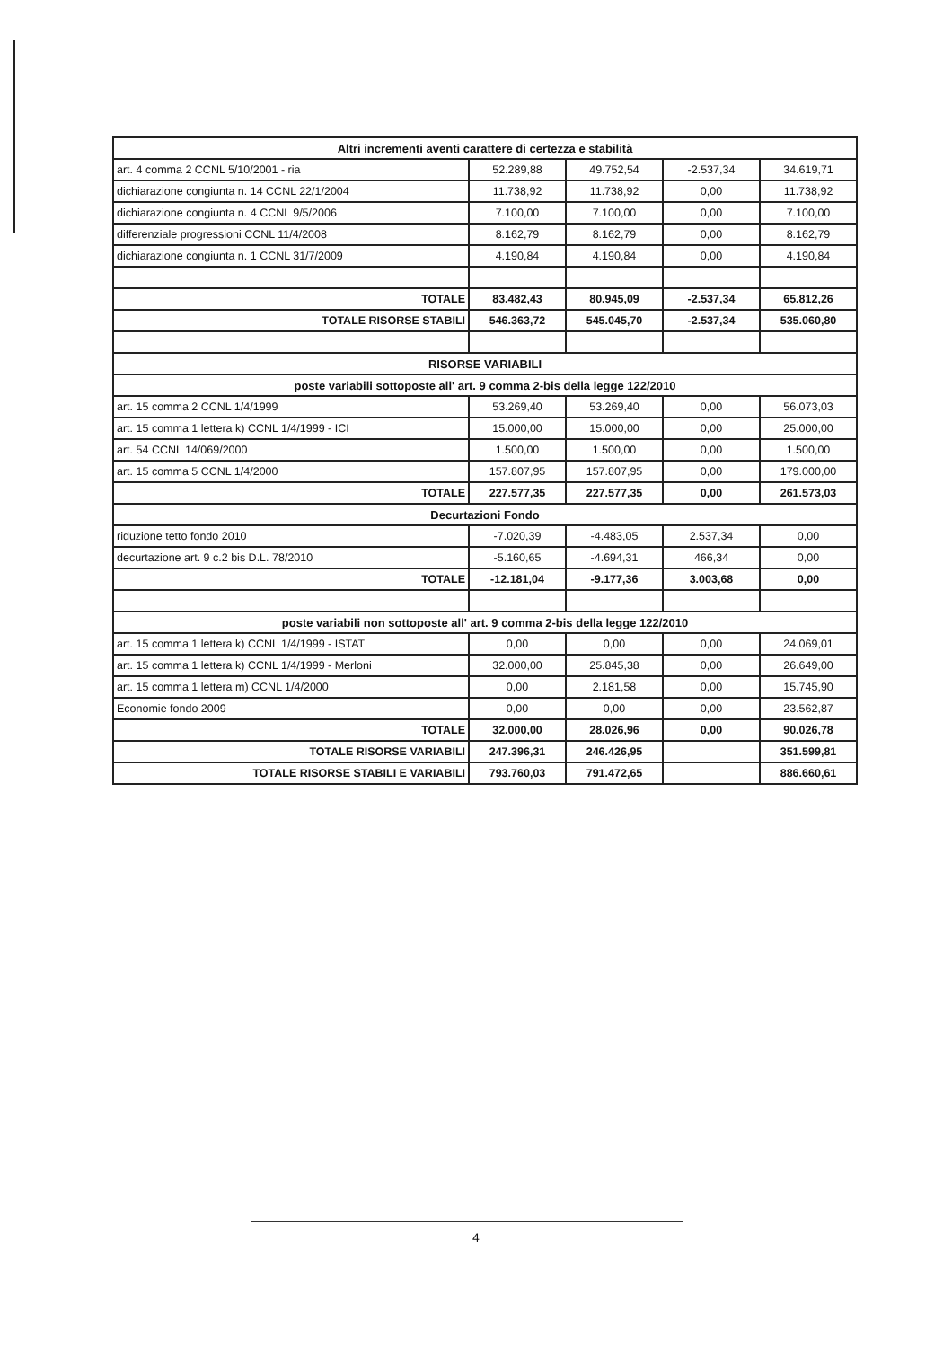| Altri incrementi aventi carattere di certezza e stabilità | | | | |
| --- | --- | --- | --- | --- |
| art. 4 comma 2 CCNL 5/10/2001 - ria | 52.289,88 | 49.752,54 | -2.537,34 | 34.619,71 |
| dichiarazione congiunta n. 14 CCNL 22/1/2004 | 11.738,92 | 11.738,92 | 0,00 | 11.738,92 |
| dichiarazione congiunta n. 4 CCNL 9/5/2006 | 7.100,00 | 7.100,00 | 0,00 | 7.100,00 |
| differenziale progressioni CCNL 11/4/2008 | 8.162,79 | 8.162,79 | 0,00 | 8.162,79 |
| dichiarazione congiunta n. 1 CCNL 31/7/2009 | 4.190,84 | 4.190,84 | 0,00 | 4.190,84 |
| TOTALE | 83.482,43 | 80.945,09 | -2.537,34 | 65.812,26 |
| TOTALE RISORSE STABILI | 546.363,72 | 545.045,70 | -2.537,34 | 535.060,80 |
| RISORSE VARIABILI | | | | |
| poste variabili sottoposte all' art. 9 comma 2-bis della legge 122/2010 | | | | |
| art. 15 comma 2 CCNL 1/4/1999 | 53.269,40 | 53.269,40 | 0,00 | 56.073,03 |
| art. 15 comma 1 lettera k) CCNL 1/4/1999 - ICI | 15.000,00 | 15.000,00 | 0,00 | 25.000,00 |
| art. 54 CCNL 14/069/2000 | 1.500,00 | 1.500,00 | 0,00 | 1.500,00 |
| art. 15 comma 5 CCNL 1/4/2000 | 157.807,95 | 157.807,95 | 0,00 | 179.000,00 |
| TOTALE | 227.577,35 | 227.577,35 | 0,00 | 261.573,03 |
| Decurtazioni Fondo | | | | |
| riduzione tetto fondo 2010 | -7.020,39 | -4.483,05 | 2.537,34 | 0,00 |
| decurtazione art. 9 c.2 bis D.L. 78/2010 | -5.160,65 | -4.694,31 | 466,34 | 0,00 |
| TOTALE | -12.181,04 | -9.177,36 | 3.003,68 | 0,00 |
| poste variabili non sottoposte all' art. 9 comma 2-bis della legge 122/2010 | | | | |
| art. 15 comma 1 lettera k) CCNL 1/4/1999 - ISTAT | 0,00 | 0,00 | 0,00 | 24.069,01 |
| art. 15 comma 1 lettera k) CCNL 1/4/1999 - Merloni | 32.000,00 | 25.845,38 | 0,00 | 26.649,00 |
| art. 15 comma 1 lettera m) CCNL 1/4/2000 | 0,00 | 2.181,58 | 0,00 | 15.745,90 |
| Economie fondo 2009 | 0,00 | 0,00 | 0,00 | 23.562,87 |
| TOTALE | 32.000,00 | 28.026,96 | 0,00 | 90.026,78 |
| TOTALE RISORSE VARIABILI | 247.396,31 | 246.426,95 | | 351.599,81 |
| TOTALE RISORSE STABILI E VARIABILI | 793.760,03 | 791.472,65 | | 886.660,61 |
4